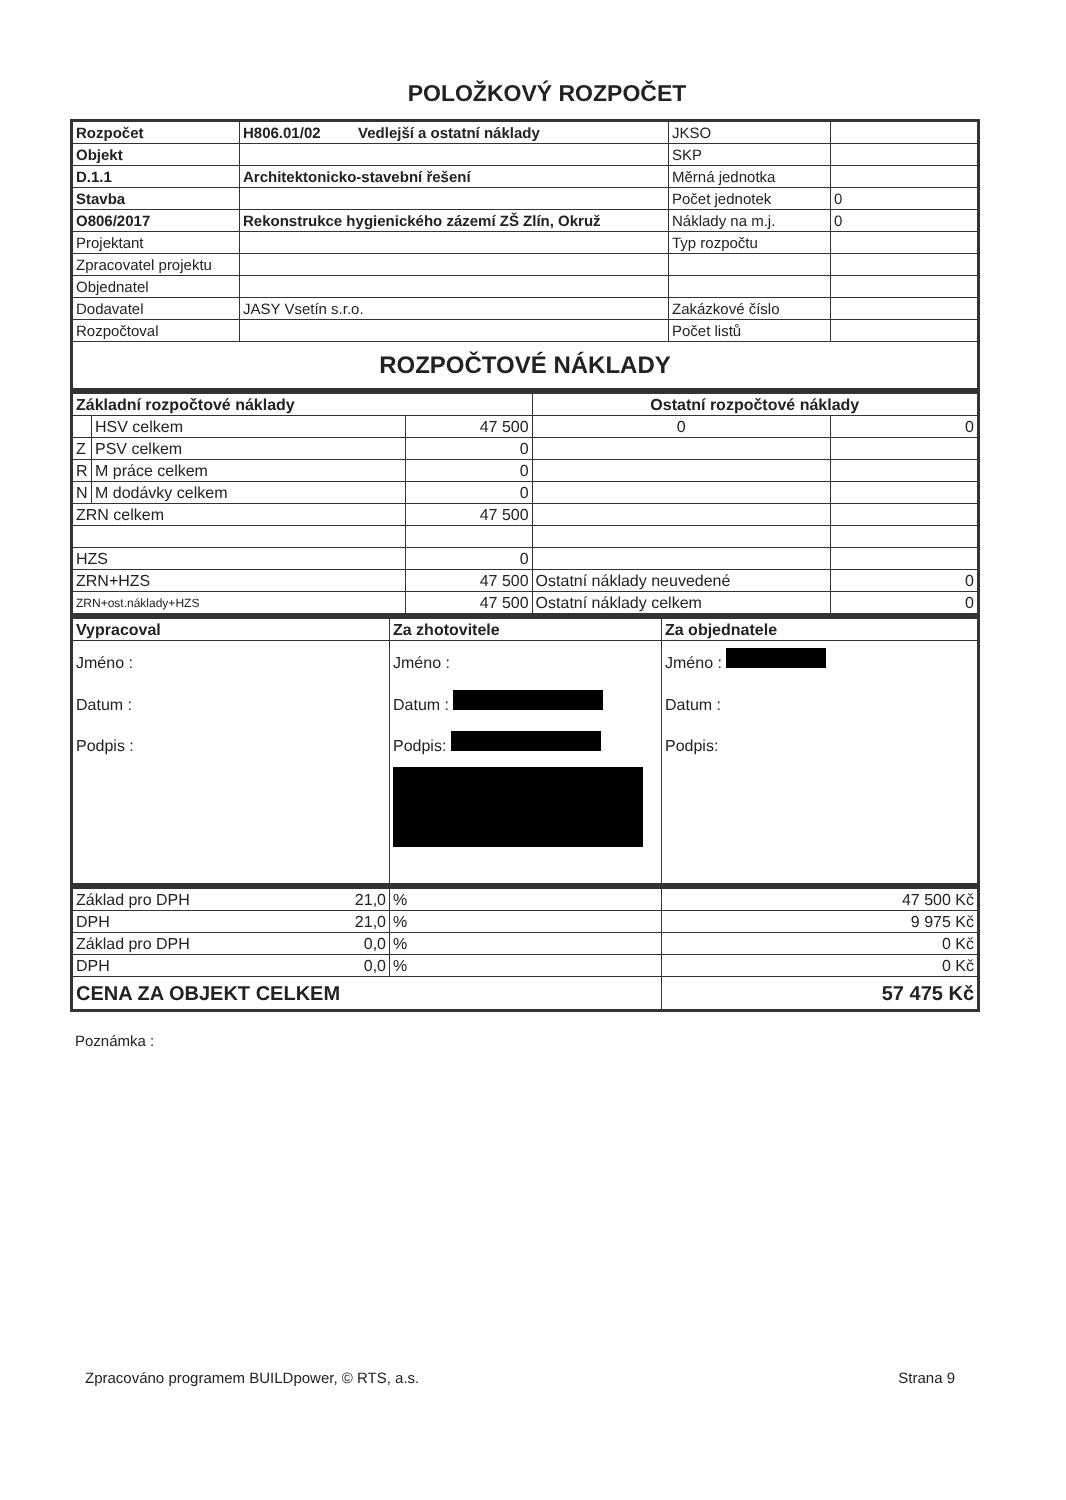POLOŽKOVÝ ROZPOČET
| Rozpočet | H806.01/02 Vedlejší a ostatní náklady | JKSO | |
| Objekt | | SKP | |
| D.1.1 | Architektonicko-stavební řešení | Měrná jednotka | |
| Stavba | | Počet jednotek | 0 |
| O806/2017 | Rekonstrukce hygienického zázemí ZŠ Zlín, Okruž | Náklady na m.j. | 0 |
| Projektant | | Typ rozpočtu | |
| Zpracovatel projektu | | | |
| Objednatel | | | |
| Dodavatel | JASY Vsetín s.r.o. | Zakázkové číslo | |
| Rozpočtoval | | Počet listů | |
| ROZPOČTOVÉ NÁKLADY | | | |
| Základní rozpočtové náklady | | | Ostatní rozpočtové náklady | |
| --- | --- | --- | --- | --- |
| | HSV celkem | 47 500 | 0 | 0 |
| Z | PSV celkem | 0 | | |
| R | M práce celkem | 0 | | |
| N | M dodávky celkem | 0 | | |
| ZRN celkem | | 47 500 | | |
| HZS | | 0 | | |
| ZRN+HZS | | 47 500 | Ostatní náklady neuvedené | 0 |
| ZRN+ost.náklady+HZS | | 47 500 | Ostatní náklady celkem | 0 |
| Vypracoval | Za zhotovitele | Za objednatele |
| --- | --- | --- |
| Jméno : Datum : Podpis : | Jméno : Datum : Podpis: | Jméno : Datum : Podpis: |
| Základ pro DPH 21,0 | % | 47 500 Kč |
| DPH 21,0 | % | 9 975 Kč |
| Základ pro DPH 0,0 | % | 0 Kč |
| DPH 0,0 | % | 0 Kč |
| CENA ZA OBJEKT CELKEM | | 57 475 Kč |
Poznámka :
Zpracováno programem BUILDpower, © RTS, a.s. Strana 9